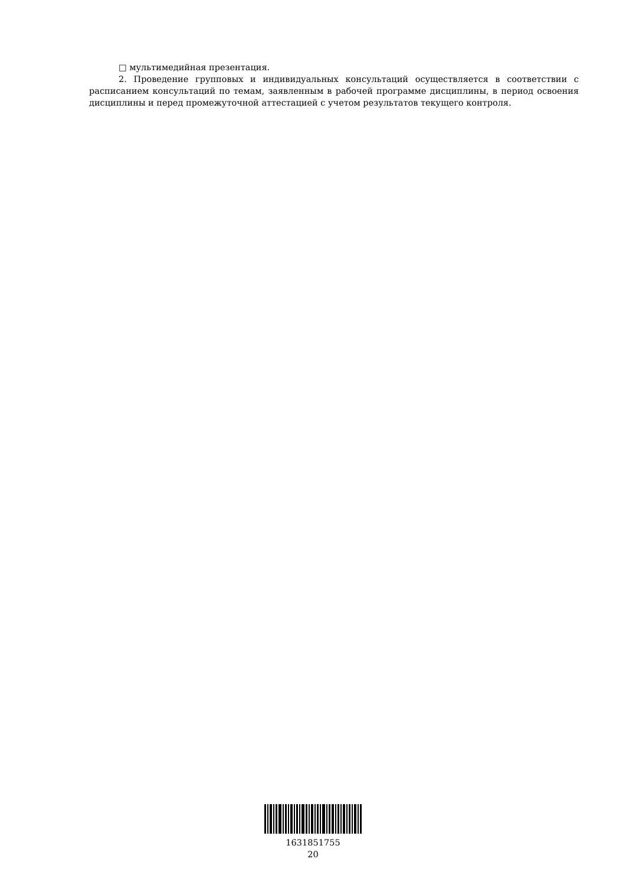□ мультимедийная презентация.
2. Проведение групповых и индивидуальных консультаций осуществляется в соответствии с расписанием консультаций по темам, заявленным в рабочей программе дисциплины, в период освоения дисциплины и перед промежуточной аттестацией с учетом результатов текущего контроля.
1631851755
20